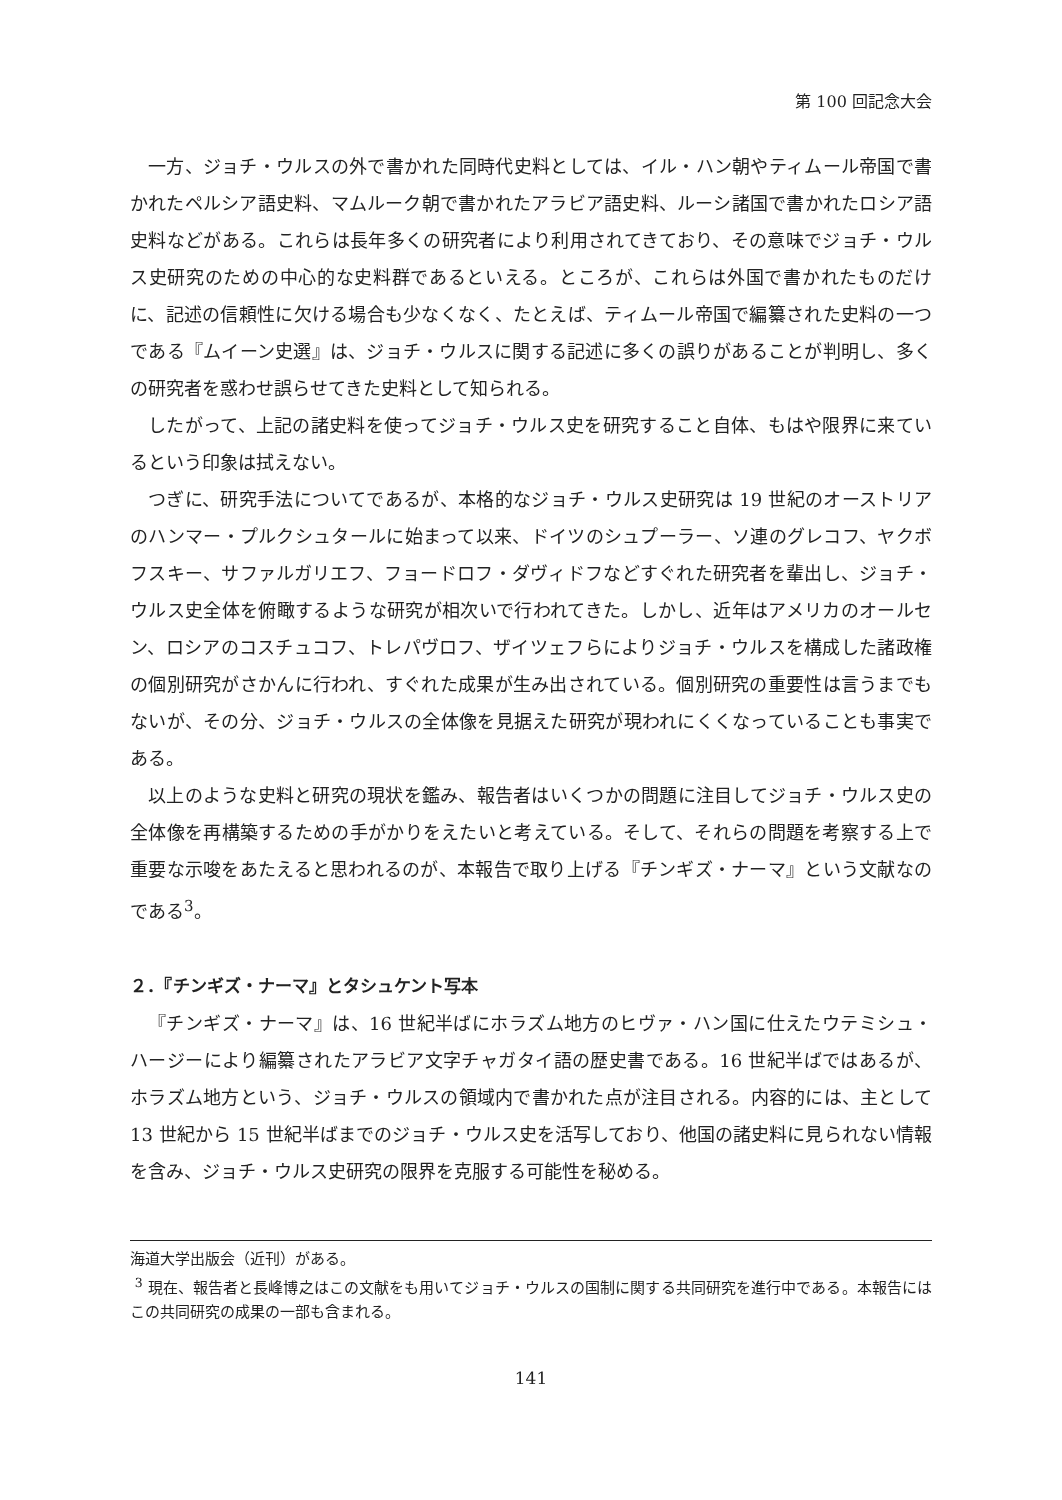第 100 回記念大会
一方、ジョチ・ウルスの外で書かれた同時代史料としては、イル・ハン朝やティムール帝国で書かれたペルシア語史料、マムルーク朝で書かれたアラビア語史料、ルーシ諸国で書かれたロシア語史料などがある。これらは長年多くの研究者により利用されてきており、その意味でジョチ・ウルス史研究のための中心的な史料群であるといえる。ところが、これらは外国で書かれたものだけに、記述の信頼性に欠ける場合も少なくなく、たとえば、ティムール帝国で編纂された史料の一つである『ムイーン史選』は、ジョチ・ウルスに関する記述に多くの誤りがあることが判明し、多くの研究者を惑わせ誤らせてきた史料として知られる。
したがって、上記の諸史料を使ってジョチ・ウルス史を研究すること自体、もはや限界に来ているという印象は拭えない。
つぎに、研究手法についてであるが、本格的なジョチ・ウルス史研究は 19 世紀のオーストリアのハンマー・プルクシュタールに始まって以来、ドイツのシュプーラー、ソ連のグレコフ、ヤクボフスキー、サファルガリエフ、フョードロフ・ダヴィドフなどすぐれた研究者を輩出し、ジョチ・ウルス史全体を俯瞰するような研究が相次いで行われてきた。しかし、近年はアメリカのオールセン、ロシアのコスチュコフ、トレパヴロフ、ザイツェフらによりジョチ・ウルスを構成した諸政権の個別研究がさかんに行われ、すぐれた成果が生み出されている。個別研究の重要性は言うまでもないが、その分、ジョチ・ウルスの全体像を見据えた研究が現われにくくなっていることも事実である。
以上のような史料と研究の現状を鑑み、報告者はいくつかの問題に注目してジョチ・ウルス史の全体像を再構築するための手がかりをえたいと考えている。そして、それらの問題を考察する上で重要な示唆をあたえると思われるのが、本報告で取り上げる『チンギズ・ナーマ』という文献なのである<sup>3</sup>。
２．『チンギズ・ナーマ』とタシュケント写本
『チンギズ・ナーマ』は、16 世紀半ばにホラズム地方のヒヴァ・ハン国に仕えたウテミシュ・ハージーにより編纂されたアラビア文字チャガタイ語の歴史書である。16 世紀半ばではあるが、ホラズム地方という、ジョチ・ウルスの領域内で書かれた点が注目される。内容的には、主として 13 世紀から 15 世紀半ばまでのジョチ・ウルス史を活写しており、他国の諸史料に見られない情報を含み、ジョチ・ウルス史研究の限界を克服する可能性を秘める。
海道大学出版会（近刊）がある。
<sup>3</sup> 現在、報告者と長峰博之はこの文献をも用いてジョチ・ウルスの国制に関する共同研究を進行中である。本報告にはこの共同研究の成果の一部も含まれる。
141